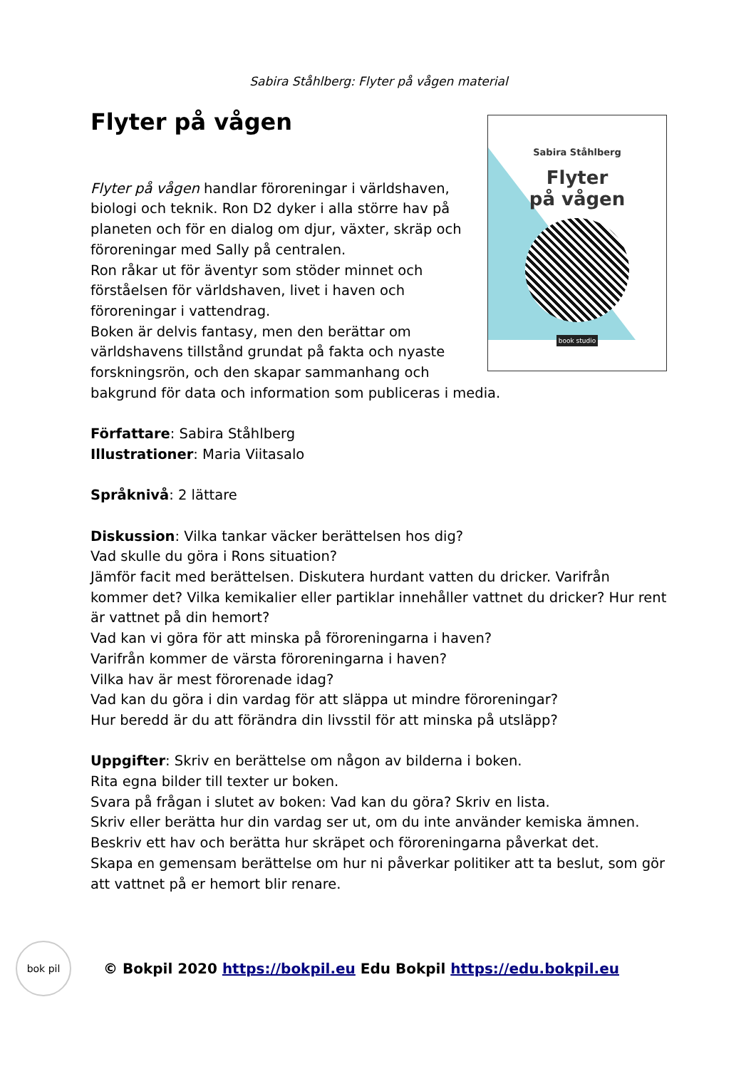Sabira Ståhlberg: Flyter på vågen material
Flyter på vågen
Sabira Ståhlberg
Flyter
på vågen
book studio
Flyter på vågen handlar föroreningar i världshaven, biologi och teknik. Ron D2 dyker i alla större hav på planeten och för en dialog om djur, växter, skräp och föroreningar med Sally på centralen.
Ron råkar ut för äventyr som stöder minnet och förståelsen för världshaven, livet i haven och föroreningar i vattendrag.
Boken är delvis fantasy, men den berättar om världshavens tillstånd grundat på fakta och nyaste forskningsrön, och den skapar sammanhang och bakgrund för data och information som publiceras i media.
Författare: Sabira Ståhlberg
Illustrationer: Maria Viitasalo
Språknivå: 2 lättare
Diskussion: Vilka tankar väcker berättelsen hos dig?
Vad skulle du göra i Rons situation?
Jämför facit med berättelsen. Diskutera hurdant vatten du dricker. Varifrån kommer det? Vilka kemikalier eller partiklar innehåller vattnet du dricker? Hur rent är vattnet på din hemort?
Vad kan vi göra för att minska på föroreningarna i haven?
Varifrån kommer de värsta föroreningarna i haven?
Vilka hav är mest förorenade idag?
Vad kan du göra i din vardag för att släppa ut mindre föroreningar?
Hur beredd är du att förändra din livsstil för att minska på utsläpp?
Uppgifter: Skriv en berättelse om någon av bilderna i boken.
Rita egna bilder till texter ur boken.
Svara på frågan i slutet av boken: Vad kan du göra? Skriv en lista.
Skriv eller berätta hur din vardag ser ut, om du inte använder kemiska ämnen.
Beskriv ett hav och berätta hur skräpet och föroreningarna påverkat det.
Skapa en gemensam berättelse om hur ni påverkar politiker att ta beslut, som gör att vattnet på er hemort blir renare.
bok pil
© Bokpil 2020 https://bokpil.eu Edu Bokpil https://edu.bokpil.eu